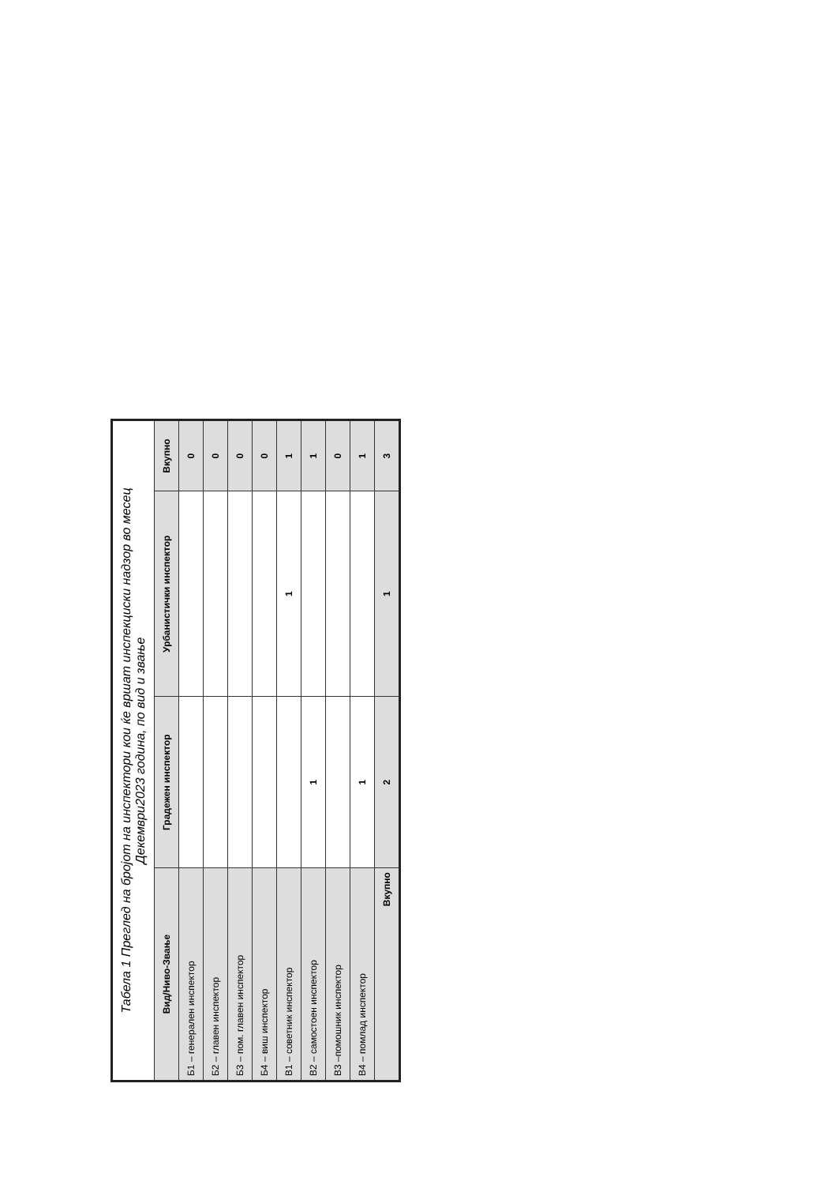| Табела 1 Преглед на бројот на инспектори кои ќе вршат инспекциски надзор во месец Декември2023 година, по вид и звање | | | |
| --- | --- | --- | --- |
| Вид/Ниво-Звање | Градежен инспектор | Урбанистички инспектор | Вкупно |
| Б1 – генерален инспектор | | | 0 |
| Б2 – главен инспектор | | | 0 |
| Б3 – пом. главен инспектор | | | 0 |
| Б4 – виш инспектор | | | 0 |
| В1 – советник инспектор | | 1 | 1 |
| В2 – самостоен инспектор | 1 | | 1 |
| В3 –помошник инспектор | | | 0 |
| В4 – помлад инспектор | 1 | | 1 |
| Вкупно | 2 | 1 | 3 |